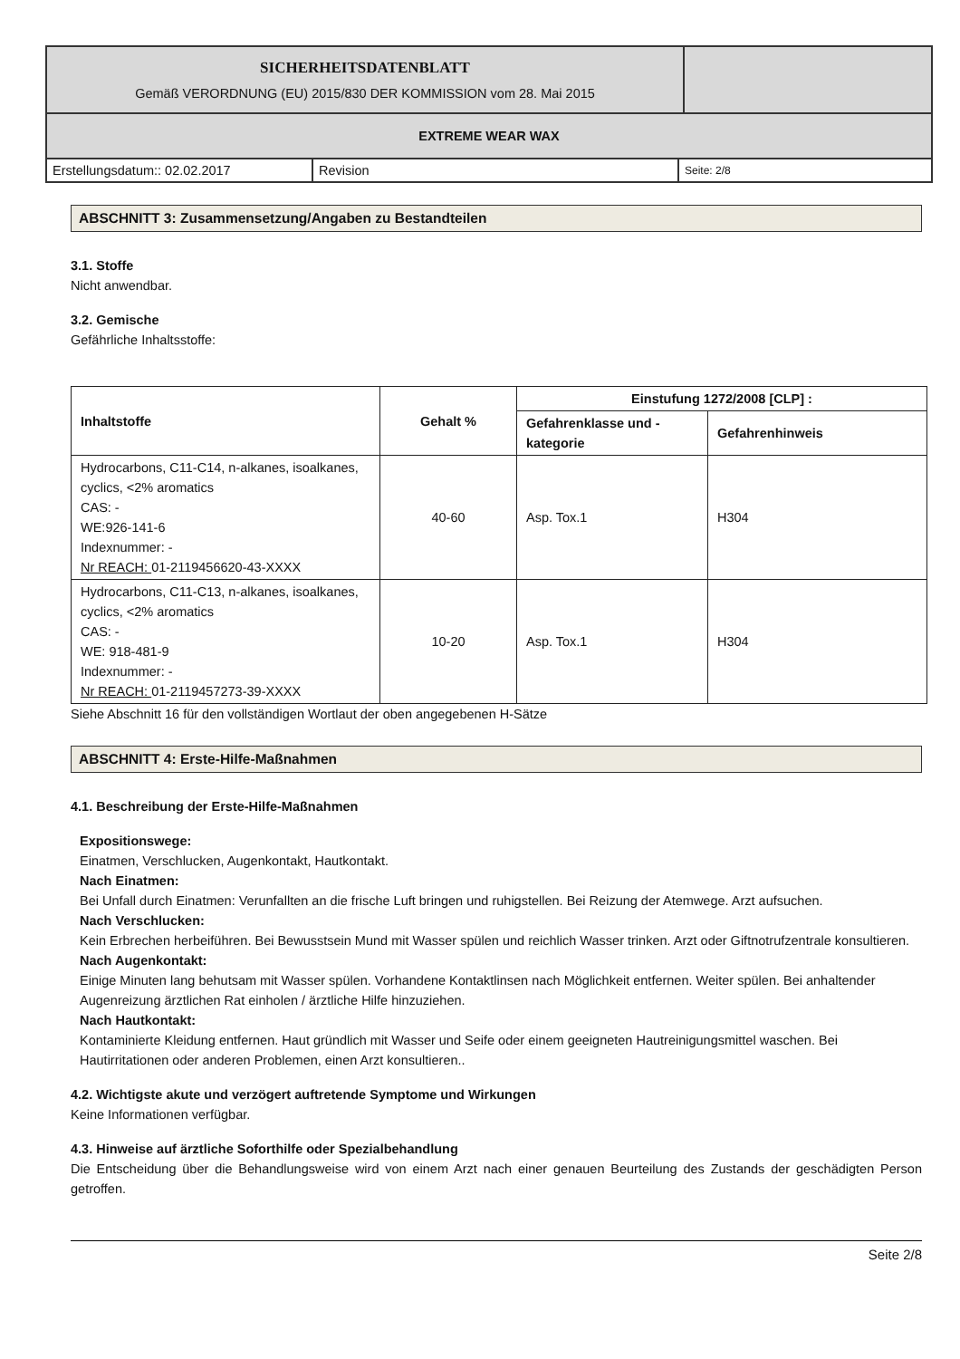| SICHERHEITSDATENBLATT Gemäß VERORDNUNG (EU) 2015/830 DER KOMMISSION vom 28. Mai 2015 | |
| EXTREME WEAR WAX | |
| Erstellungsdatum:: 02.02.2017 | Revision | Seite: 2/8 |
ABSCHNITT 3: Zusammensetzung/Angaben zu Bestandteilen
3.1. Stoffe
Nicht anwendbar.
3.2. Gemische
Gefährliche Inhaltsstoffe:
| Inhaltstoffe | Gehalt % | Einstufung 1272/2008 [CLP] : | |
| --- | --- | --- | --- |
| | | Gefahrenklasse und - kategorie | Gefahrenhinweis |
| Hydrocarbons, C11-C14, n-alkanes, isoalkanes, cyclics, <2% aromatics CAS: - WE:926-141-6 Indexnummer: - Nr REACH: 01-2119456620-43-XXXX | 40-60 | Asp. Tox.1 | H304 |
| Hydrocarbons, C11-C13, n-alkanes, isoalkanes, cyclics, <2% aromatics CAS: - WE: 918-481-9 Indexnummer: - Nr REACH: 01-2119457273-39-XXXX | 10-20 | Asp. Tox.1 | H304 |
Siehe Abschnitt 16 für den vollständigen Wortlaut der oben angegebenen H-Sätze
ABSCHNITT 4: Erste-Hilfe-Maßnahmen
4.1. Beschreibung der Erste-Hilfe-Maßnahmen
Expositionswege:
Einatmen, Verschlucken, Augenkontakt, Hautkontakt.
Nach Einatmen:
Bei Unfall durch Einatmen: Verunfallten an die frische Luft bringen und ruhigstellen. Bei Reizung der Atemwege. Arzt aufsuchen.
Nach Verschlucken:
Kein Erbrechen herbeiführen. Bei Bewusstsein Mund mit Wasser spülen und reichlich Wasser trinken. Arzt oder Giftnotrufzentrale konsultieren.
Nach Augenkontakt:
Einige Minuten lang behutsam mit Wasser spülen. Vorhandene Kontaktlinsen nach Möglichkeit entfernen. Weiter spülen. Bei anhaltender Augenreizung ärztlichen Rat einholen / ärztliche Hilfe hinzuziehen.
Nach Hautkontakt:
Kontaminierte Kleidung entfernen. Haut gründlich mit Wasser und Seife oder einem geeigneten Hautreinigungsmittel waschen. Bei Hautirritationen oder anderen Problemen, einen Arzt konsultieren..
4.2. Wichtigste akute und verzögert auftretende Symptome und Wirkungen
Keine Informationen verfügbar.
4.3. Hinweise auf ärztliche Soforthilfe oder Spezialbehandlung
Die Entscheidung über die Behandlungsweise wird von einem Arzt nach einer genauen Beurteilung des Zustands der geschädigten Person getroffen.
Seite 2/8